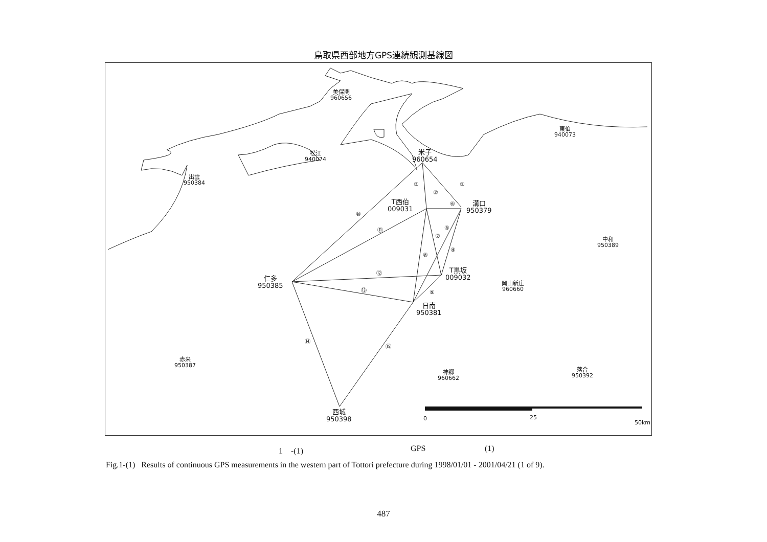鳥取県西部地方GPS連続観測基線図
美保関
960656
松江
940074
出雲
950384
米子
960654
東伯
940073
T西伯
009031
溝口
950379
中和
950389
T黒坂
009032
仁多
950385
岡山新庄
960660
日南
950381
赤来
950387
神郷
960662
落合
950392
西城
950398
①
②
③
④
⑤
⑥
⑦
⑧
⑨
⑩
⑪
⑫
⑬
⑭
⑮
0 25
50km
1　-(1) GPS (1)
Fig.1-(1) Results of continuous GPS measurements in the western part of Tottori prefecture during 1998/01/01 - 2001/04/21 (1 of 9).
487